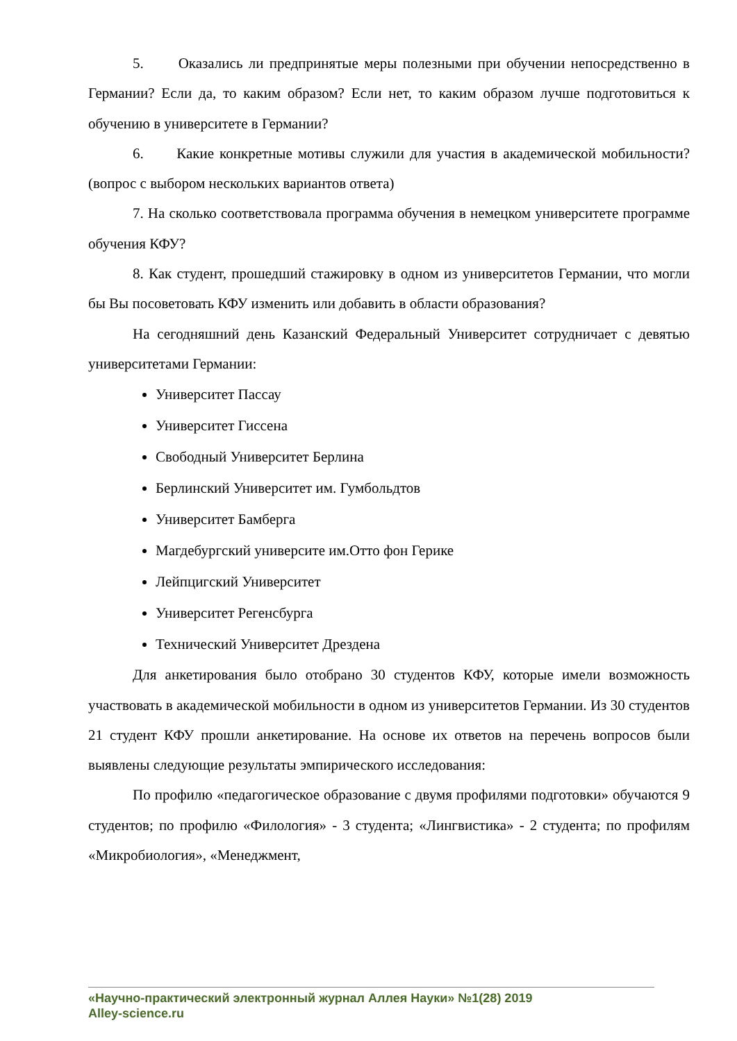5. Оказались ли предпринятые меры полезными при обучении непосредственно в Германии? Если да, то каким образом? Если нет, то каким образом лучше подготовиться к обучению в университете в Германии?
6. Какие конкретные мотивы служили для участия в академической мобильности? (вопрос с выбором нескольких вариантов ответа)
7. На сколько соответствовала программа обучения в немецком университете программе обучения КФУ?
8. Как студент, прошедший стажировку в одном из университетов Германии, что могли бы Вы посоветовать КФУ изменить или добавить в области образования?
На сегодняшний день Казанский Федеральный Университет сотрудничает с девятью университетами Германии:
Университет Пассау
Университет Гиссена
Свободный Университет Берлина
Берлинский Университет им. Гумбольдтов
Университет Бамберга
Магдебургский университе им.Отто фон Герике
Лейпцигский Университет
Университет Регенсбурга
Технический Университет Дрездена
Для анкетирования было отобрано 30 студентов КФУ, которые имели возможность участвовать в академической мобильности в одном из университетов Германии. Из 30 студентов 21 студент КФУ прошли анкетирование. На основе их ответов на перечень вопросов были выявлены следующие результаты эмпирического исследования:
По профилю «педагогическое образование с двумя профилями подготовки» обучаются 9 студентов; по профилю «Филология» - 3 студента; «Лингвистика» - 2 студента; по профилям «Микробиология», «Менеджмент,
«Научно-практический электронный журнал Аллея Науки» №1(28) 2019
Alley-science.ru